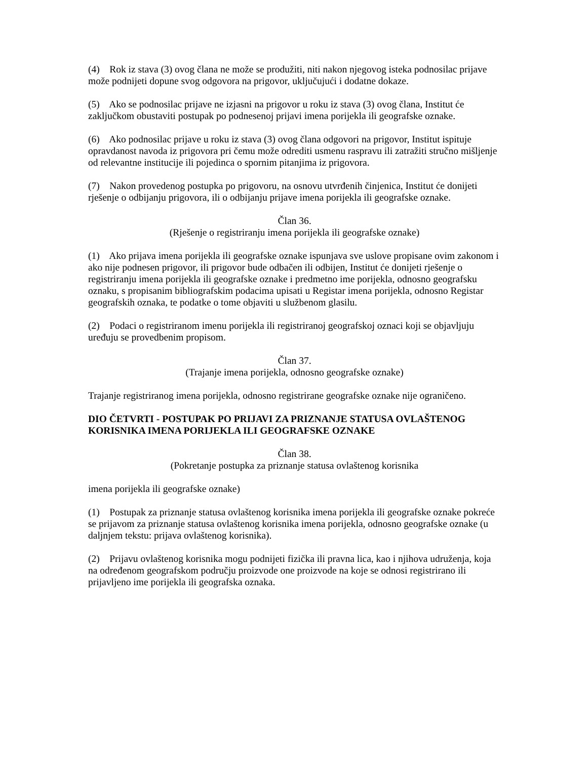(4) Rok iz stava (3) ovog člana ne može se produžiti, niti nakon njegovog isteka podnosilac prijave može podnijeti dopune svog odgovora na prigovor, uključujući i dodatne dokaze.
(5) Ako se podnosilac prijave ne izjasni na prigovor u roku iz stava (3) ovog člana, Institut će zaključkom obustaviti postupak po podnesenoj prijavi imena porijekla ili geografske oznake.
(6) Ako podnosilac prijave u roku iz stava (3) ovog člana odgovori na prigovor, Institut ispituje opravdanost navoda iz prigovora pri čemu može odrediti usmenu raspravu ili zatražiti stručno mišljenje od relevantne institucije ili pojedinca o spornim pitanjima iz prigovora.
(7) Nakon provedenog postupka po prigovoru, na osnovu utvrđenih činjenica, Institut će donijeti rješenje o odbijanju prigovora, ili o odbijanju prijave imena porijekla ili geografske oznake.
Član 36.
(Rješenje o registriranju imena porijekla ili geografske oznake)
(1) Ako prijava imena porijekla ili geografske oznake ispunjava sve uslove propisane ovim zakonom i ako nije podnesen prigovor, ili prigovor bude odbačen ili odbijen, Institut će donijeti rješenje o registriranju imena porijekla ili geografske oznake i predmetno ime porijekla, odnosno geografsku oznaku, s propisanim bibliografskim podacima upisati u Registar imena porijekla, odnosno Registar geografskih oznaka, te podatke o tome objaviti u službenom glasilu.
(2) Podaci o registriranom imenu porijekla ili registriranoj geografskoj oznaci koji se objavljuju uređuju se provedbenim propisom.
Član 37.
(Trajanje imena porijekla, odnosno geografske oznake)
Trajanje registriranog imena porijekla, odnosno registrirane geografske oznake nije ograničeno.
DIO ČETVRTI - POSTUPAK PO PRIJAVI ZA PRIZNANJE STATUSA OVLAŠTENOG KORISNIKA IMENA PORIJEKLA ILI GEOGRAFSKE OZNAKE
Član 38.
(Pokretanje postupka za priznanje statusa ovlaštenog korisnika
imena porijekla ili geografske oznake)
(1) Postupak za priznanje statusa ovlaštenog korisnika imena porijekla ili geografske oznake pokreće se prijavom za priznanje statusa ovlaštenog korisnika imena porijekla, odnosno geografske oznake (u daljnjem tekstu: prijava ovlaštenog korisnika).
(2) Prijavu ovlaštenog korisnika mogu podnijeti fizička ili pravna lica, kao i njihova udruženja, koja na određenom geografskom području proizvode one proizvode na koje se odnosi registrirano ili prijavljeno ime porijekla ili geografska oznaka.